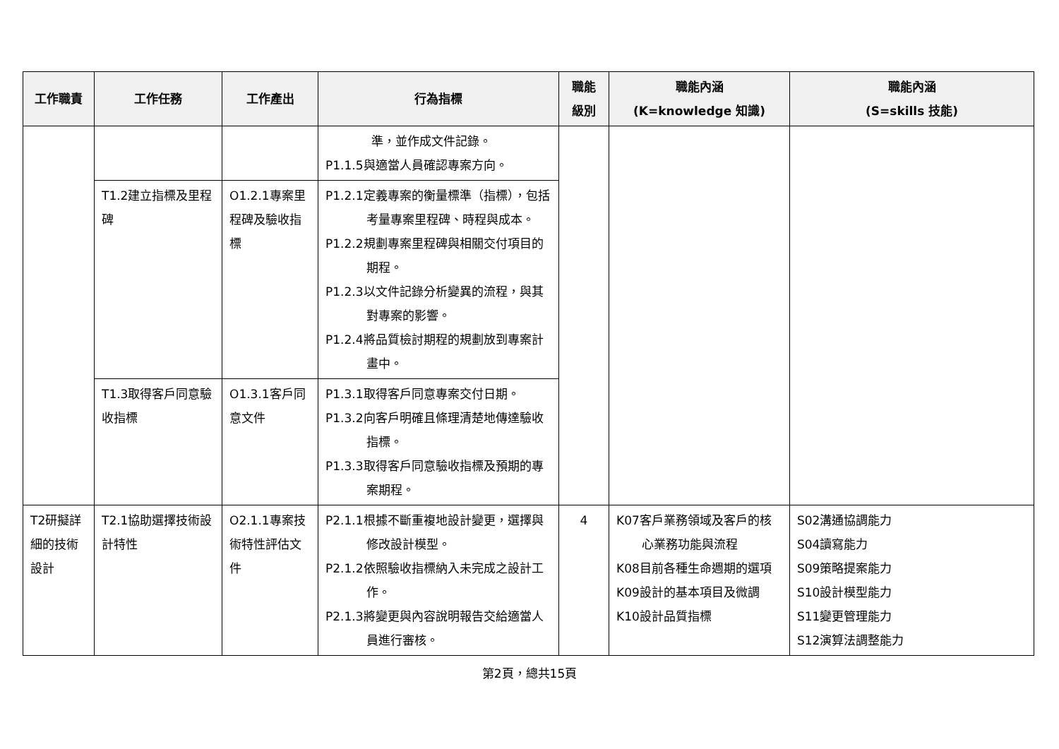| 工作職責 | 工作任務 | 工作產出 | 行為指標 | 職能 級別 | 職能內涵 (K=knowledge 知識) | 職能內涵 (S=skills 技能) |
| --- | --- | --- | --- | --- | --- | --- |
| | | | 準，並作成文件記錄。 P1.1.5與適當人員確認專案方向。 | | | |
| | T1.2建立指標及里程碑 | O1.2.1專案里程碑及驗收指標 | P1.2.1定義專案的衡量標準（指標），包括考量專案里程碑、時程與成本。 P1.2.2規劃專案里程碑與相關交付項目的期程。 P1.2.3以文件記錄分析變異的流程，與其對專案的影響。 P1.2.4將品質檢討期程的規劃放到專案計畫中。 | | | |
| | T1.3取得客戶同意驗收指標 | O1.3.1客戶同意文件 | P1.3.1取得客戶同意專案交付日期。 P1.3.2向客戶明確且條理清楚地傳達驗收指標。 P1.3.3取得客戶同意驗收指標及預期的專案期程。 | | | |
| T2研擬詳細的技術設計 | T2.1協助選擇技術設計特性 | O2.1.1專案技術特性評估文件 | P2.1.1根據不斷重複地設計變更，選擇與修改設計模型。 P2.1.2依照驗收指標納入未完成之設計工作。 P2.1.3將變更與內容說明報告交給適當人員進行審核。 | 4 | K07客戶業務領域及客戶的核心業務功能與流程 K08目前各種生命週期的選項 K09設計的基本項目及微調 K10設計品質指標 | S02溝通協調能力 S04讀寫能力 S09策略提案能力 S10設計模型能力 S11變更管理能力 S12演算法調整能力 |
第2頁，總共15頁